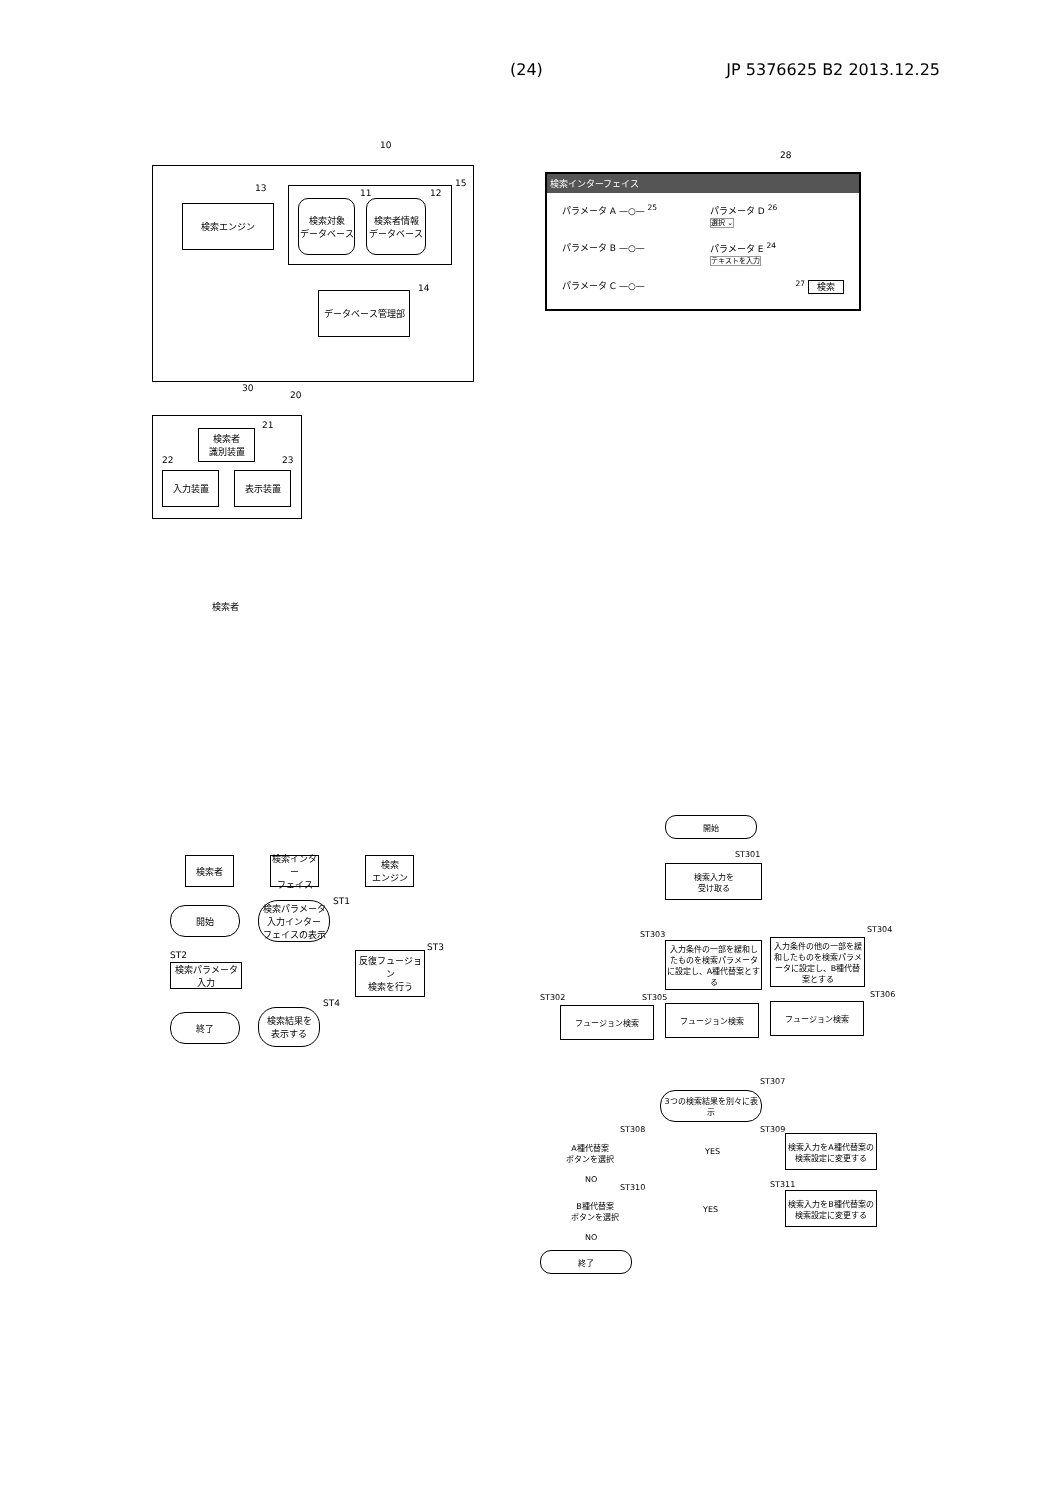(24) JP 5376625 B2 2013.12.25
10
13
検索エンジン
15
11 12
検索対象
データベース
検索者情報
データベース
14
データベース管理部
30
20
21
検索者
識別装置
22 23
入力装置 表示装置
検索者
28
検索インターフェイス
パラメータ A —○— <sup>25</sup>
パラメータ D <sup>26</sup>
選択 ⌄
パラメータ B —○—
パラメータ E <sup>24</sup>
テキストを入力
パラメータ C —○—
<sup>27</sup> 検索
検索者
検索インター
フェイス
検索
エンジン
ST1
開始
検索パラメータ
入力インター
フェイスの表示
ST2
ST3
検索パラメータ入力
反復フュージョン
検索を行う
ST4
終了
検索結果を
表示する
開始
ST301
検索入力を
受け取る
ST303
ST304
入力条件の一部を緩和したものを検索パラメータに設定し、A種代替案とする
入力条件の他の一部を緩和したものを検索パラメータに設定し、B種代替案とする
ST302 ST305 ST306
フュージョン検索 フュージョン検索 フュージョン検索
ST307
3つの検索結果を別々に表示
ST308 ST309
A種代替案
ボタンを選択
YES
検索入力をA種代替案の検索設定に変更する
NO
ST310 ST311
B種代替案
ボタンを選択
YES
検索入力をB種代替案の検索設定に変更する
NO
終了